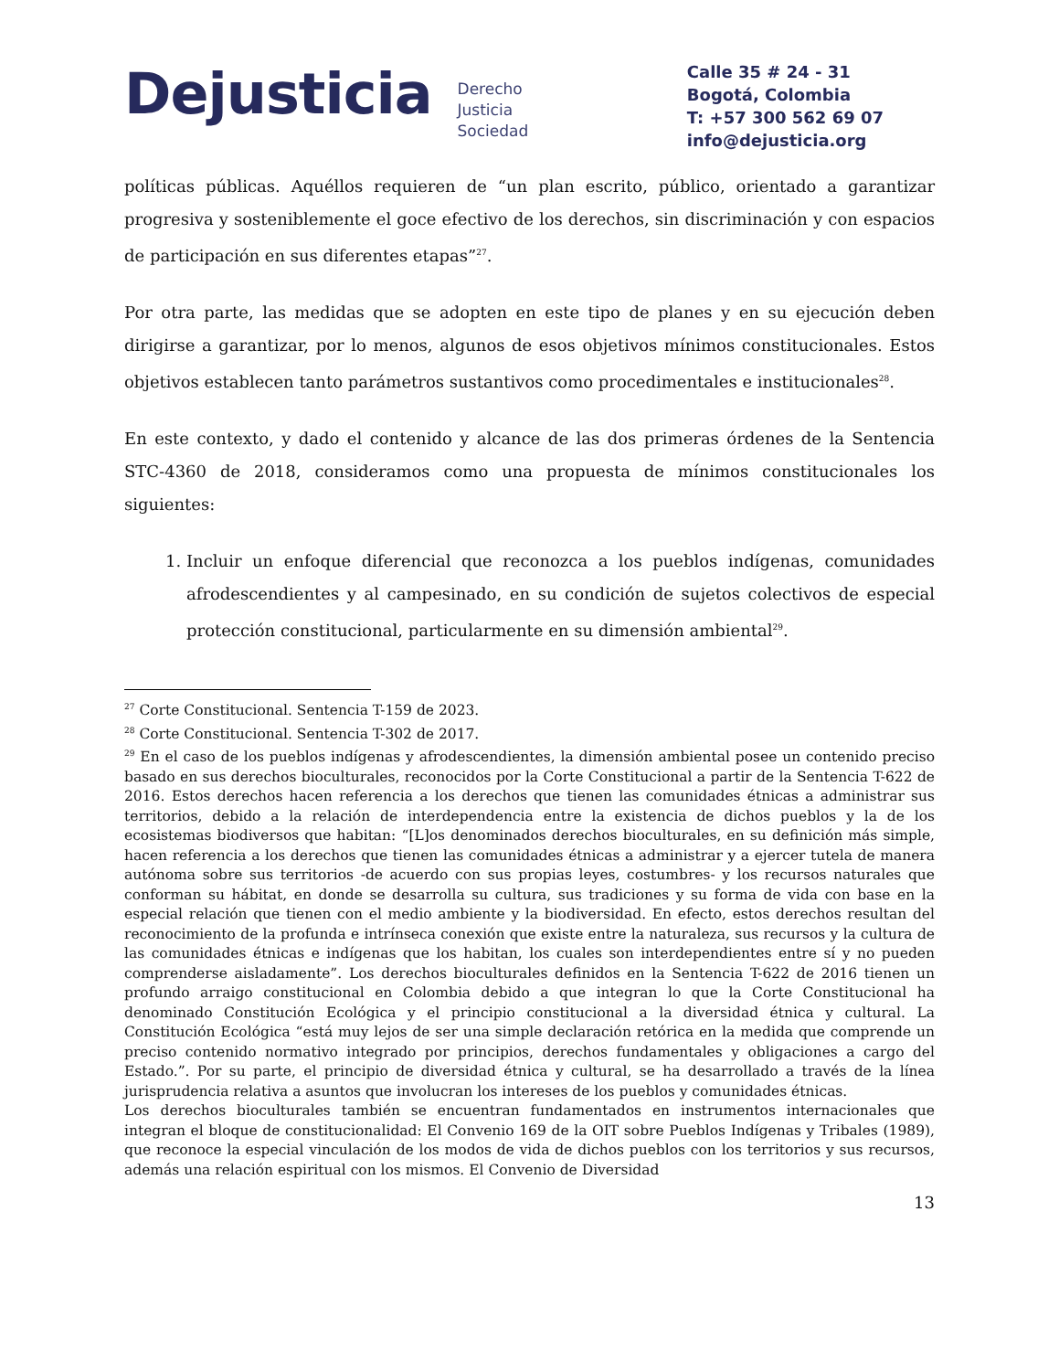Dejusticia
Derecho
Justicia
Sociedad
Calle 35 # 24 - 31
Bogotá, Colombia
T: +57 300 562 69 07
info@dejusticia.org
políticas públicas. Aquéllos requieren de “un plan escrito, público, orientado a garantizar progresiva y sosteniblemente el goce efectivo de los derechos, sin discriminación y con espacios de participación en sus diferentes etapas”<sup>27</sup>.
Por otra parte, las medidas que se adopten en este tipo de planes y en su ejecución deben dirigirse a garantizar, por lo menos, algunos de esos objetivos mínimos constitucionales. Estos objetivos establecen tanto parámetros sustantivos como procedimentales e institucionales<sup>28</sup>.
En este contexto, y dado el contenido y alcance de las dos primeras órdenes de la Sentencia STC-4360 de 2018, consideramos como una propuesta de mínimos constitucionales los siguientes:
1. Incluir un enfoque diferencial que reconozca a los pueblos indígenas, comunidades afrodescendientes y al campesinado, en su condición de sujetos colectivos de especial protección constitucional, particularmente en su dimensión ambiental<sup>29</sup>.
<sup>27</sup> Corte Constitucional. Sentencia T-159 de 2023.
<sup>28</sup> Corte Constitucional. Sentencia T-302 de 2017.
<sup>29</sup> En el caso de los pueblos indígenas y afrodescendientes, la dimensión ambiental posee un contenido preciso basado en sus derechos bioculturales, reconocidos por la Corte Constitucional a partir de la Sentencia T-622 de 2016. Estos derechos hacen referencia a los derechos que tienen las comunidades étnicas a administrar sus territorios, debido a la relación de interdependencia entre la existencia de dichos pueblos y la de los ecosistemas biodiversos que habitan: “[L]os denominados derechos bioculturales, en su definición más simple, hacen referencia a los derechos que tienen las comunidades étnicas a administrar y a ejercer tutela de manera autónoma sobre sus territorios -de acuerdo con sus propias leyes, costumbres- y los recursos naturales que conforman su hábitat, en donde se desarrolla su cultura, sus tradiciones y su forma de vida con base en la especial relación que tienen con el medio ambiente y la biodiversidad. En efecto, estos derechos resultan del reconocimiento de la profunda e intrínseca conexión que existe entre la naturaleza, sus recursos y la cultura de las comunidades étnicas e indígenas que los habitan, los cuales son interdependientes entre sí y no pueden comprenderse aisladamente”. Los derechos bioculturales definidos en la Sentencia T-622 de 2016 tienen un profundo arraigo constitucional en Colombia debido a que integran lo que la Corte Constitucional ha denominado Constitución Ecológica y el principio constitucional a la diversidad étnica y cultural. La Constitución Ecológica “está muy lejos de ser una simple declaración retórica en la medida que comprende un preciso contenido normativo integrado por principios, derechos fundamentales y obligaciones a cargo del Estado.”. Por su parte, el principio de diversidad étnica y cultural, se ha desarrollado a través de la línea jurisprudencia relativa a asuntos que involucran los intereses de los pueblos y comunidades étnicas.
Los derechos bioculturales también se encuentran fundamentados en instrumentos internacionales que integran el bloque de constitucionalidad: El Convenio 169 de la OIT sobre Pueblos Indígenas y Tribales (1989), que reconoce la especial vinculación de los modos de vida de dichos pueblos con los territorios y sus recursos, además una relación espiritual con los mismos. El Convenio de Diversidad
13